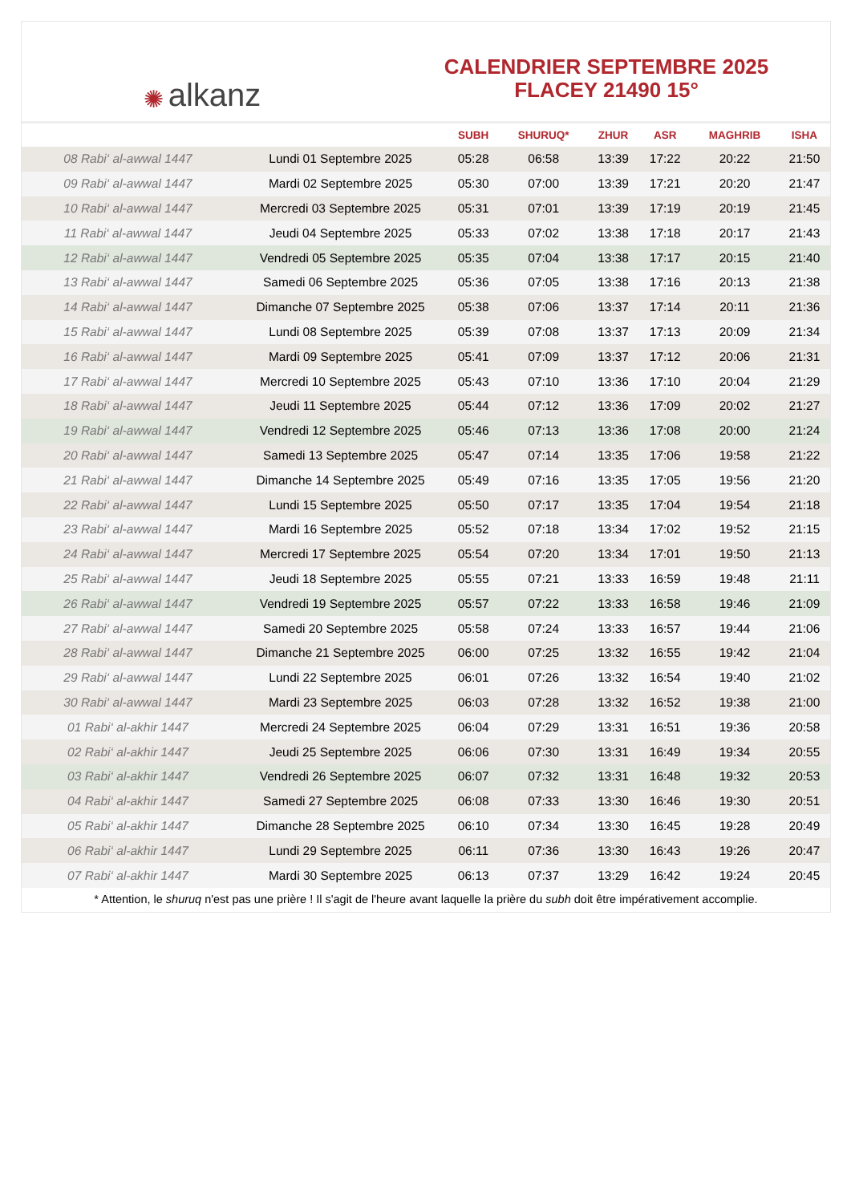✺ alkanz
CALENDRIER SEPTEMBRE 2025
FLACEY 21490 15°
| | | SUBH | SHURUQ* | ZHUR | ASR | MAGHRIB | ISHA |
| --- | --- | --- | --- | --- | --- | --- | --- |
| 08 Rabi‘ al-awwal 1447 | Lundi 01 Septembre 2025 | 05:28 | 06:58 | 13:39 | 17:22 | 20:22 | 21:50 |
| 09 Rabi‘ al-awwal 1447 | Mardi 02 Septembre 2025 | 05:30 | 07:00 | 13:39 | 17:21 | 20:20 | 21:47 |
| 10 Rabi‘ al-awwal 1447 | Mercredi 03 Septembre 2025 | 05:31 | 07:01 | 13:39 | 17:19 | 20:19 | 21:45 |
| 11 Rabi‘ al-awwal 1447 | Jeudi 04 Septembre 2025 | 05:33 | 07:02 | 13:38 | 17:18 | 20:17 | 21:43 |
| 12 Rabi‘ al-awwal 1447 | Vendredi 05 Septembre 2025 | 05:35 | 07:04 | 13:38 | 17:17 | 20:15 | 21:40 |
| 13 Rabi‘ al-awwal 1447 | Samedi 06 Septembre 2025 | 05:36 | 07:05 | 13:38 | 17:16 | 20:13 | 21:38 |
| 14 Rabi‘ al-awwal 1447 | Dimanche 07 Septembre 2025 | 05:38 | 07:06 | 13:37 | 17:14 | 20:11 | 21:36 |
| 15 Rabi‘ al-awwal 1447 | Lundi 08 Septembre 2025 | 05:39 | 07:08 | 13:37 | 17:13 | 20:09 | 21:34 |
| 16 Rabi‘ al-awwal 1447 | Mardi 09 Septembre 2025 | 05:41 | 07:09 | 13:37 | 17:12 | 20:06 | 21:31 |
| 17 Rabi‘ al-awwal 1447 | Mercredi 10 Septembre 2025 | 05:43 | 07:10 | 13:36 | 17:10 | 20:04 | 21:29 |
| 18 Rabi‘ al-awwal 1447 | Jeudi 11 Septembre 2025 | 05:44 | 07:12 | 13:36 | 17:09 | 20:02 | 21:27 |
| 19 Rabi‘ al-awwal 1447 | Vendredi 12 Septembre 2025 | 05:46 | 07:13 | 13:36 | 17:08 | 20:00 | 21:24 |
| 20 Rabi‘ al-awwal 1447 | Samedi 13 Septembre 2025 | 05:47 | 07:14 | 13:35 | 17:06 | 19:58 | 21:22 |
| 21 Rabi‘ al-awwal 1447 | Dimanche 14 Septembre 2025 | 05:49 | 07:16 | 13:35 | 17:05 | 19:56 | 21:20 |
| 22 Rabi‘ al-awwal 1447 | Lundi 15 Septembre 2025 | 05:50 | 07:17 | 13:35 | 17:04 | 19:54 | 21:18 |
| 23 Rabi‘ al-awwal 1447 | Mardi 16 Septembre 2025 | 05:52 | 07:18 | 13:34 | 17:02 | 19:52 | 21:15 |
| 24 Rabi‘ al-awwal 1447 | Mercredi 17 Septembre 2025 | 05:54 | 07:20 | 13:34 | 17:01 | 19:50 | 21:13 |
| 25 Rabi‘ al-awwal 1447 | Jeudi 18 Septembre 2025 | 05:55 | 07:21 | 13:33 | 16:59 | 19:48 | 21:11 |
| 26 Rabi‘ al-awwal 1447 | Vendredi 19 Septembre 2025 | 05:57 | 07:22 | 13:33 | 16:58 | 19:46 | 21:09 |
| 27 Rabi‘ al-awwal 1447 | Samedi 20 Septembre 2025 | 05:58 | 07:24 | 13:33 | 16:57 | 19:44 | 21:06 |
| 28 Rabi‘ al-awwal 1447 | Dimanche 21 Septembre 2025 | 06:00 | 07:25 | 13:32 | 16:55 | 19:42 | 21:04 |
| 29 Rabi‘ al-awwal 1447 | Lundi 22 Septembre 2025 | 06:01 | 07:26 | 13:32 | 16:54 | 19:40 | 21:02 |
| 30 Rabi‘ al-awwal 1447 | Mardi 23 Septembre 2025 | 06:03 | 07:28 | 13:32 | 16:52 | 19:38 | 21:00 |
| 01 Rabi‘ al-akhir 1447 | Mercredi 24 Septembre 2025 | 06:04 | 07:29 | 13:31 | 16:51 | 19:36 | 20:58 |
| 02 Rabi‘ al-akhir 1447 | Jeudi 25 Septembre 2025 | 06:06 | 07:30 | 13:31 | 16:49 | 19:34 | 20:55 |
| 03 Rabi‘ al-akhir 1447 | Vendredi 26 Septembre 2025 | 06:07 | 07:32 | 13:31 | 16:48 | 19:32 | 20:53 |
| 04 Rabi‘ al-akhir 1447 | Samedi 27 Septembre 2025 | 06:08 | 07:33 | 13:30 | 16:46 | 19:30 | 20:51 |
| 05 Rabi‘ al-akhir 1447 | Dimanche 28 Septembre 2025 | 06:10 | 07:34 | 13:30 | 16:45 | 19:28 | 20:49 |
| 06 Rabi‘ al-akhir 1447 | Lundi 29 Septembre 2025 | 06:11 | 07:36 | 13:30 | 16:43 | 19:26 | 20:47 |
| 07 Rabi‘ al-akhir 1447 | Mardi 30 Septembre 2025 | 06:13 | 07:37 | 13:29 | 16:42 | 19:24 | 20:45 |
* Attention, le shuruq n'est pas une prière ! Il s'agit de l'heure avant laquelle la prière du subh doit être impérativement accomplie.